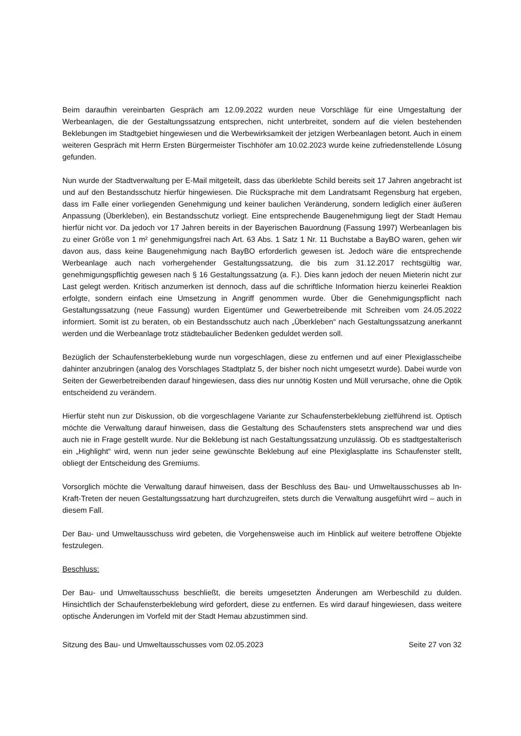Beim daraufhin vereinbarten Gespräch am 12.09.2022 wurden neue Vorschläge für eine Umgestaltung der Werbeanlagen, die der Gestaltungssatzung entsprechen, nicht unterbreitet, sondern auf die vielen bestehenden Beklebungen im Stadtgebiet hingewiesen und die Werbewirksamkeit der jetzigen Werbeanlagen betont. Auch in einem weiteren Gespräch mit Herrn Ersten Bürgermeister Tischhöfer am 10.02.2023 wurde keine zufriedenstellende Lösung gefunden.
Nun wurde der Stadtverwaltung per E-Mail mitgeteilt, dass das überklebte Schild bereits seit 17 Jahren angebracht ist und auf den Bestandsschutz hierfür hingewiesen. Die Rücksprache mit dem Landratsamt Regensburg hat ergeben, dass im Falle einer vorliegenden Genehmigung und keiner baulichen Veränderung, sondern lediglich einer äußeren Anpassung (Überkleben), ein Bestandsschutz vorliegt. Eine entsprechende Baugenehmigung liegt der Stadt Hemau hierfür nicht vor. Da jedoch vor 17 Jahren bereits in der Bayerischen Bauordnung (Fassung 1997) Werbeanlagen bis zu einer Größe von 1 m² genehmigungsfrei nach Art. 63 Abs. 1 Satz 1 Nr. 11 Buchstabe a BayBO waren, gehen wir davon aus, dass keine Baugenehmigung nach BayBO erforderlich gewesen ist. Jedoch wäre die entsprechende Werbeanlage auch nach vorhergehender Gestaltungssatzung, die bis zum 31.12.2017 rechtsgültig war, genehmigungspflichtig gewesen nach § 16 Gestaltungssatzung (a. F.). Dies kann jedoch der neuen Mieterin nicht zur Last gelegt werden. Kritisch anzumerken ist dennoch, dass auf die schriftliche Information hierzu keinerlei Reaktion erfolgte, sondern einfach eine Umsetzung in Angriff genommen wurde. Über die Genehmigungspflicht nach Gestaltungssatzung (neue Fassung) wurden Eigentümer und Gewerbetreibende mit Schreiben vom 24.05.2022 informiert. Somit ist zu beraten, ob ein Bestandsschutz auch nach „Überkleben“ nach Gestaltungssatzung anerkannt werden und die Werbeanlage trotz städtebaulicher Bedenken geduldet werden soll.
Bezüglich der Schaufensterbeklebung wurde nun vorgeschlagen, diese zu entfernen und auf einer Plexiglasscheibe dahinter anzubringen (analog des Vorschlages Stadtplatz 5, der bisher noch nicht umgesetzt wurde). Dabei wurde von Seiten der Gewerbetreibenden darauf hingewiesen, dass dies nur unnötig Kosten und Müll verursache, ohne die Optik entscheidend zu verändern.
Hierfür steht nun zur Diskussion, ob die vorgeschlagene Variante zur Schaufensterbeklebung zielführend ist. Optisch möchte die Verwaltung darauf hinweisen, dass die Gestaltung des Schaufensters stets ansprechend war und dies auch nie in Frage gestellt wurde. Nur die Beklebung ist nach Gestaltungssatzung unzulässig. Ob es stadtgestalterisch ein „Highlight“ wird, wenn nun jeder seine gewünschte Beklebung auf eine Plexiglasplatte ins Schaufenster stellt, obliegt der Entscheidung des Gremiums.
Vorsorglich möchte die Verwaltung darauf hinweisen, dass der Beschluss des Bau- und Umweltausschusses ab In-Kraft-Treten der neuen Gestaltungssatzung hart durchzugreifen, stets durch die Verwaltung ausgeführt wird – auch in diesem Fall.
Der Bau- und Umweltausschuss wird gebeten, die Vorgehensweise auch im Hinblick auf weitere betroffene Objekte festzulegen.
Beschluss:
Der Bau- und Umweltausschuss beschließt, die bereits umgesetzten Änderungen am Werbeschild zu dulden. Hinsichtlich der Schaufensterbeklebung wird gefordert, diese zu entfernen. Es wird darauf hingewiesen, dass weitere optische Änderungen im Vorfeld mit der Stadt Hemau abzustimmen sind.
Sitzung des Bau- und Umweltausschusses vom 02.05.2023 Seite 27 von 32